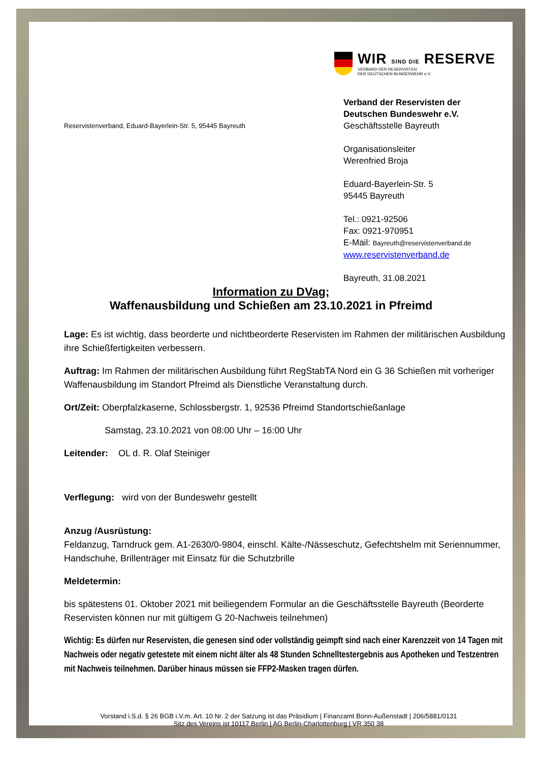WIR SIND DIE RESERVE
VERBAND DER RESERVISTEN
DER DEUTSCHEN BUNDESWEHR e.V.
Reservistenverband, Eduard-Bayerlein-Str. 5, 95445 Bayreuth
Verband der Reservisten der
Deutschen Bundeswehr e.V.
Geschäftsstelle Bayreuth
Organisationsleiter
Werenfried Broja
Eduard-Bayerlein-Str. 5
95445 Bayreuth
Tel.: 0921-92506
Fax: 0921-970951
E-Mail: Bayreuth@reservistenverband.de
www.reservistenverband.de
Bayreuth, 31.08.2021
Information zu DVag;
Waffenausbildung und Schießen am 23.10.2021 in Pfreimd
Lage: Es ist wichtig, dass beorderte und nichtbeorderte Reservisten im Rahmen der militärischen Ausbildung ihre Schießfertigkeiten verbessern.
Auftrag: Im Rahmen der militärischen Ausbildung führt RegStabTA Nord ein G 36 Schießen mit vorheriger Waffenausbildung im Standort Pfreimd als Dienstliche Veranstaltung durch.
Ort/Zeit: Oberpfalzkaserne, Schlossbergstr. 1, 92536 Pfreimd Standortschießanlage
Samstag, 23.10.2021 von 08:00 Uhr – 16:00 Uhr
Leitender: OL d. R. Olaf Steiniger
Verflegung: wird von der Bundeswehr gestellt
Anzug /Ausrüstung:
Feldanzug, Tarndruck gem. A1-2630/0-9804, einschl. Kälte-/Nässeschutz, Gefechtshelm mit Seriennummer, Handschuhe, Brillenträger mit Einsatz für die Schutzbrille
Meldetermin:
bis spätestens 01. Oktober 2021 mit beiliegendem Formular an die Geschäftsstelle Bayreuth (Beorderte Reservisten können nur mit gültigem G 20-Nachweis teilnehmen)
Wichtig: Es dürfen nur Reservisten, die genesen sind oder vollständig geimpft sind nach einer Karenzzeit von 14 Tagen mit Nachweis oder negativ getestete mit einem nicht älter als 48 Stunden Schnelltestergebnis aus Apotheken und Testzentren mit Nachweis teilnehmen. Darüber hinaus müssen sie FFP2-Masken tragen dürfen.
Vorstand i.S.d. § 26 BGB i.V.m. Art. 10 Nr. 2 der Satzung ist das Präsidium | Finanzamt Bonn-Außenstadt | 206/5881/0131
Sitz des Vereins ist 10117 Berlin | AG Berlin-Charlottenburg | VR 350 38